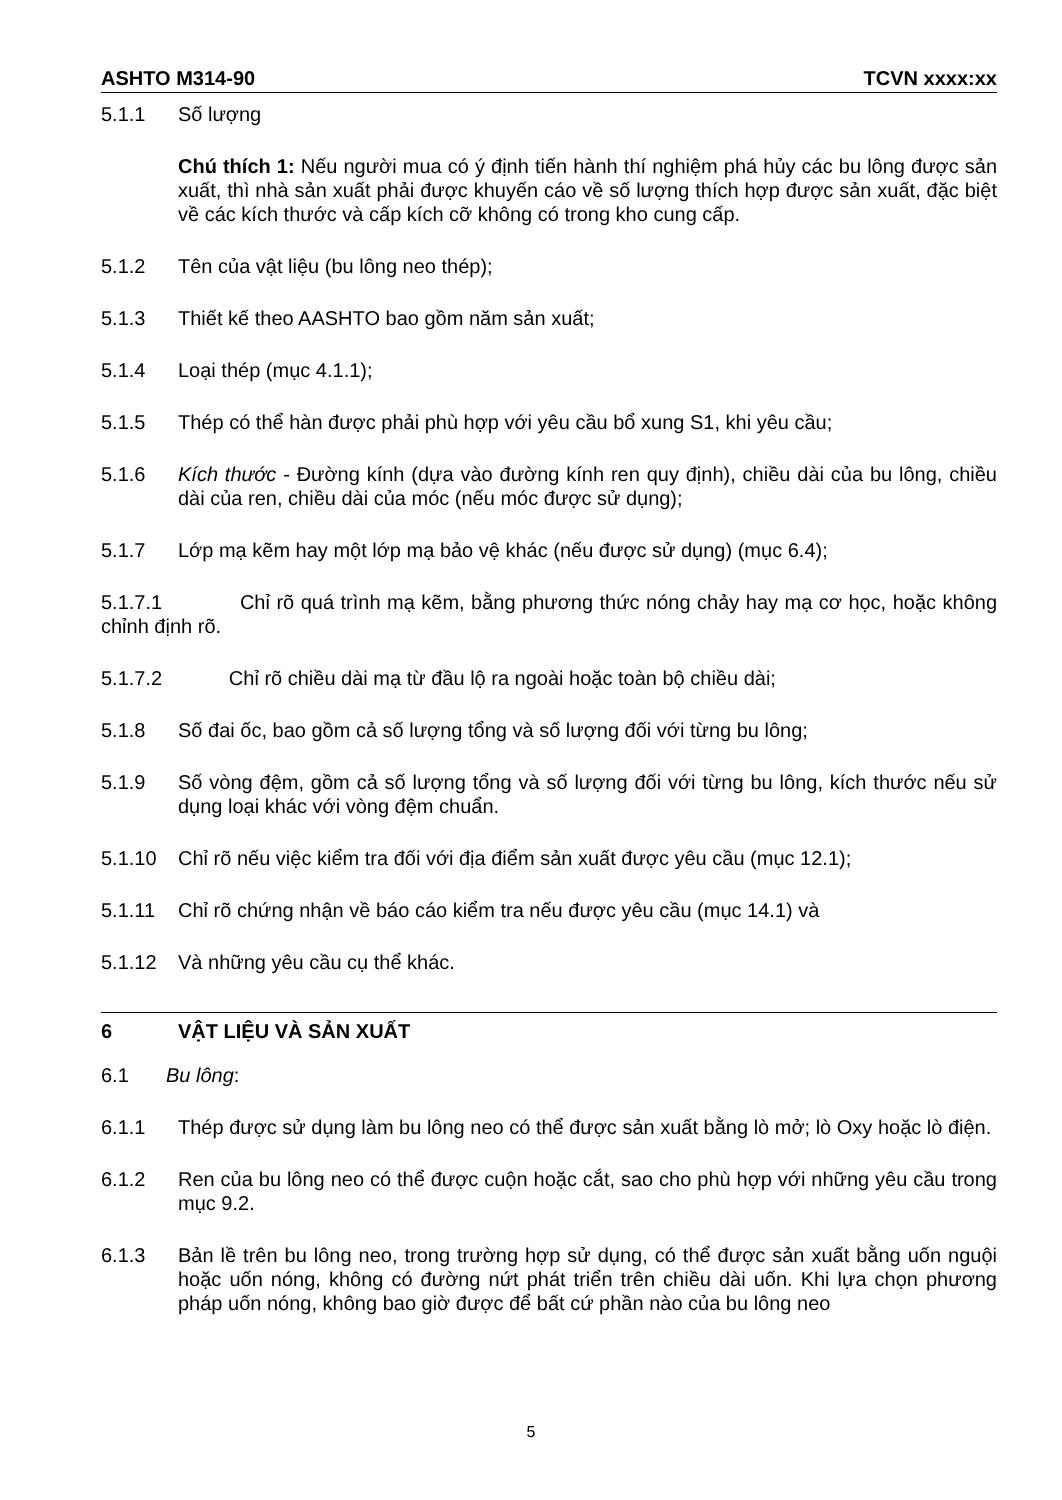ASHTO M314-90 TCVN xxxx:xx
5.1.1 Số lượng
Chú thích 1: Nếu người mua có ý định tiến hành thí nghiệm phá hủy các bu lông được sản xuất, thì nhà sản xuất phải được khuyến cáo về số lượng thích hợp được sản xuất, đặc biệt về các kích thước và cấp kích cỡ không có trong kho cung cấp.
5.1.2 Tên của vật liệu (bu lông neo thép);
5.1.3 Thiết kế theo AASHTO bao gồm năm sản xuất;
5.1.4 Loại thép (mục 4.1.1);
5.1.5 Thép có thể hàn được phải phù hợp với yêu cầu bổ xung S1, khi yêu cầu;
5.1.6 Kích thước - Đường kính (dựa vào đường kính ren quy định), chiều dài của bu lông, chiều dài của ren, chiều dài của móc (nếu móc được sử dụng);
5.1.7 Lớp mạ kẽm hay một lớp mạ bảo vệ khác (nếu được sử dụng) (mục 6.4);
5.1.7.1 Chỉ rõ quá trình mạ kẽm, bằng phương thức nóng chảy hay mạ cơ học, hoặc không chỉnh định rõ.
5.1.7.2 Chỉ rõ chiều dài mạ từ đầu lộ ra ngoài hoặc toàn bộ chiều dài;
5.1.8 Số đai ốc, bao gồm cả số lượng tổng và số lượng đối với từng bu lông;
5.1.9 Số vòng đệm, gồm cả số lượng tổng và số lượng đối với từng bu lông, kích thước nếu sử dụng loại khác với vòng đệm chuẩn.
5.1.10 Chỉ rõ nếu việc kiểm tra đối với địa điểm sản xuất được yêu cầu (mục 12.1);
5.1.11 Chỉ rõ chứng nhận về báo cáo kiểm tra nếu được yêu cầu (mục 14.1) và
5.1.12 Và những yêu cầu cụ thể khác.
6 VẬT LIỆU VÀ SẢN XUẤT
6.1 Bu lông:
6.1.1 Thép được sử dụng làm bu lông neo có thể được sản xuất bằng lò mở; lò Oxy hoặc lò điện.
6.1.2 Ren của bu lông neo có thể được cuộn hoặc cắt, sao cho phù hợp với những yêu cầu trong mục 9.2.
6.1.3 Bản lề trên bu lông neo, trong trường hợp sử dụng, có thể được sản xuất bằng uốn nguội hoặc uốn nóng, không có đường nứt phát triển trên chiều dài uốn. Khi lựa chọn phương pháp uốn nóng, không bao giờ được để bất cứ phần nào của bu lông neo
5